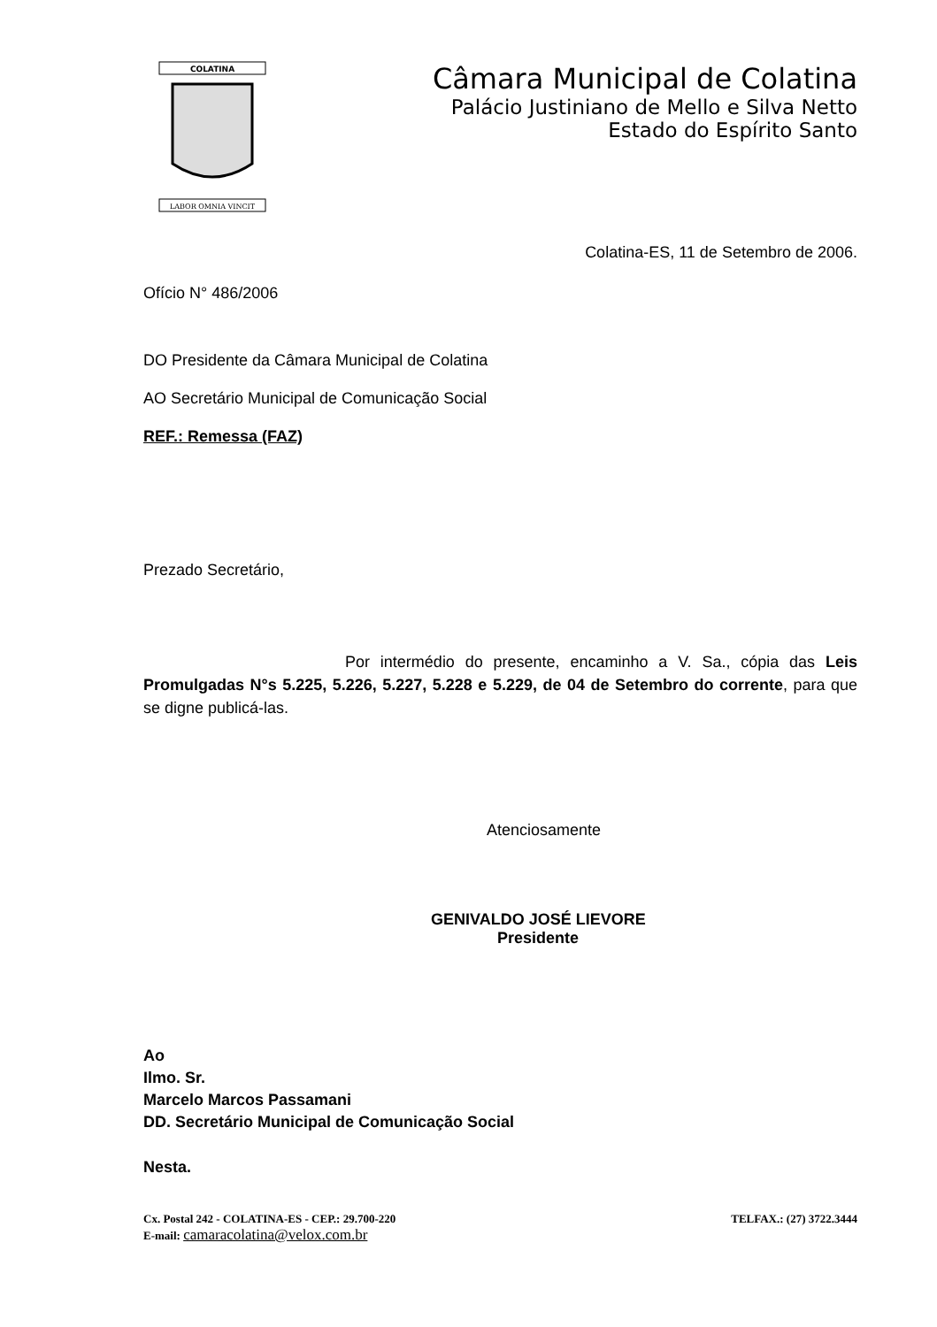COLATINA
LABOR OMNIA VINCIT
Câmara Municipal de Colatina
Palácio Justiniano de Mello e Silva Netto
Estado do Espírito Santo
Colatina-ES, 11 de Setembro de 2006.
Ofício N° 486/2006
DO Presidente da Câmara Municipal de Colatina
AO Secretário Municipal de Comunicação Social
REF.: Remessa (FAZ)
Prezado Secretário,
Por intermédio do presente, encaminho a V. Sa., cópia das Leis Promulgadas N°s 5.225, 5.226, 5.227, 5.228 e 5.229, de 04 de Setembro do corrente, para que se digne publicá-las.
Atenciosamente
GENIVALDO JOSÉ LIEVORE
Presidente
Ao
Ilmo. Sr.
Marcelo Marcos Passamani
DD. Secretário Municipal de Comunicação Social
Nesta.
Cx. Postal 242 - COLATINA-ES - CEP.: 29.700-220 TELFAX.: (27) 3722.3444
E-mail: camaracolatina@velox.com.br